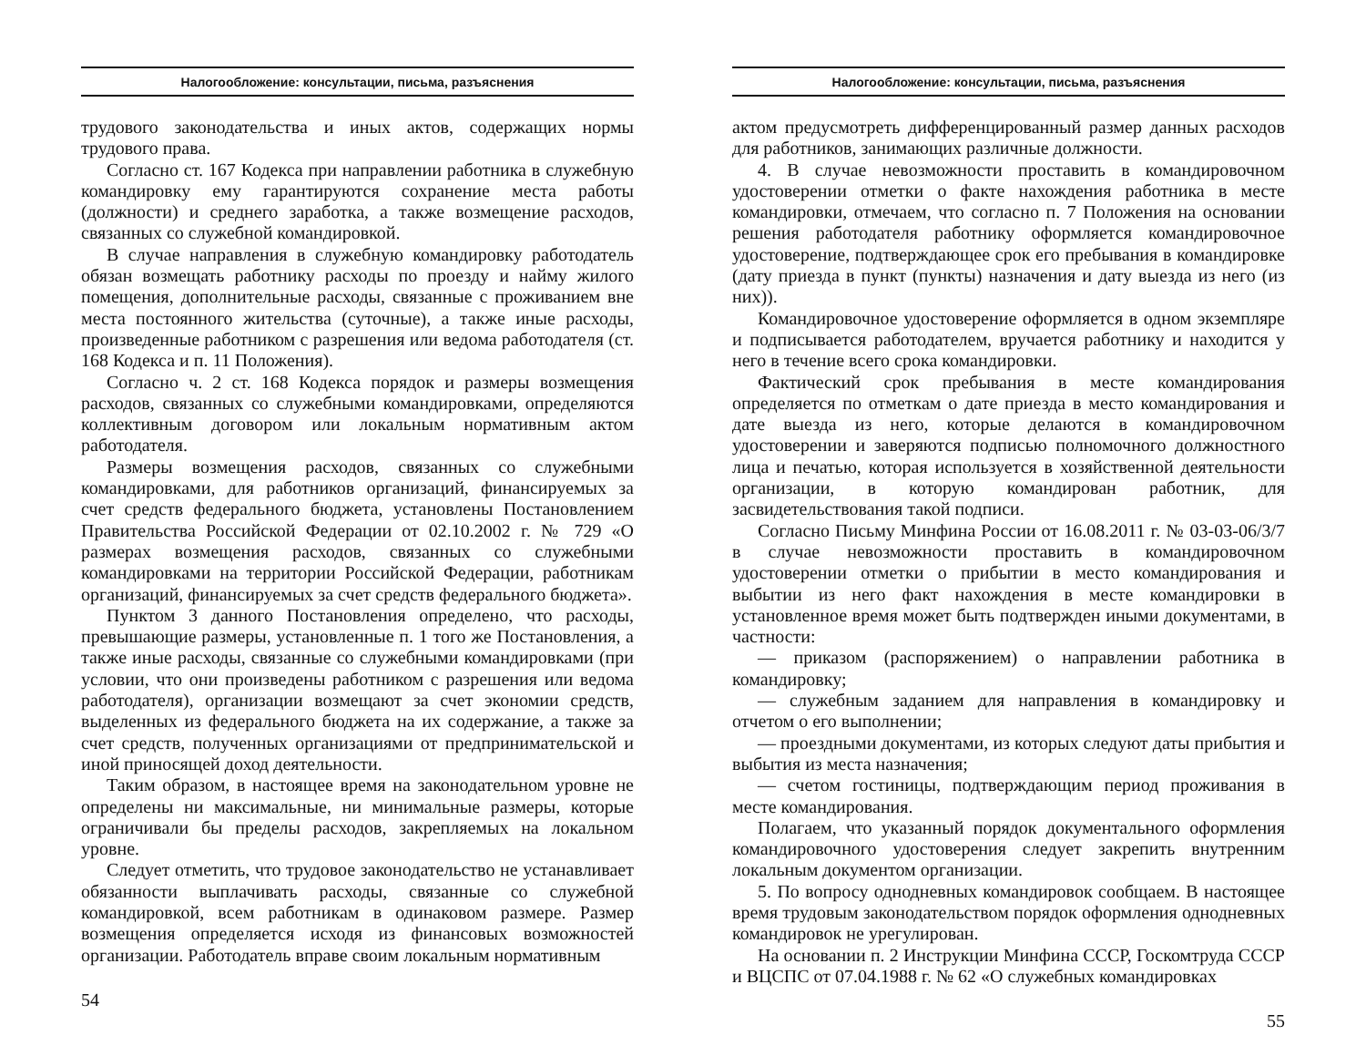Налогообложение: консультации, письма, разъяснения
трудового законодательства и иных актов, содержащих нормы трудового права.
Согласно ст. 167 Кодекса при направлении работника в служебную командировку ему гарантируются сохранение места работы (должности) и среднего заработка, а также возмещение расходов, связанных со служебной командировкой.
В случае направления в служебную командировку работодатель обязан возмещать работнику расходы по проезду и найму жилого помещения, дополнительные расходы, связанные с проживанием вне места постоянного жительства (суточные), а также иные расходы, произведенные работником с разрешения или ведома работодателя (ст. 168 Кодекса и п. 11 Положения).
Согласно ч. 2 ст. 168 Кодекса порядок и размеры возмещения расходов, связанных со служебными командировками, определяются коллективным договором или локальным нормативным актом работодателя.
Размеры возмещения расходов, связанных со служебными командировками, для работников организаций, финансируемых за счет средств федерального бюджета, установлены Постановлением Правительства Российской Федерации от 02.10.2002 г. № 729 «О размерах возмещения расходов, связанных со служебными командировками на территории Российской Федерации, работникам организаций, финансируемых за счет средств федерального бюджета».
Пунктом 3 данного Постановления определено, что расходы, превышающие размеры, установленные п. 1 того же Постановления, а также иные расходы, связанные со служебными командировками (при условии, что они произведены работником с разрешения или ведома работодателя), организации возмещают за счет экономии средств, выделенных из федерального бюджета на их содержание, а также за счет средств, полученных организациями от предпринимательской и иной приносящей доход деятельности.
Таким образом, в настоящее время на законодательном уровне не определены ни максимальные, ни минимальные размеры, которые ограничивали бы пределы расходов, закрепляемых на локальном уровне.
Следует отметить, что трудовое законодательство не устанавливает обязанности выплачивать расходы, связанные со служебной командировкой, всем работникам в одинаковом размере. Размер возмещения определяется исходя из финансовых возможностей организации. Работодатель вправе своим локальным нормативным
54
Налогообложение: консультации, письма, разъяснения
актом предусмотреть дифференцированный размер данных расходов для работников, занимающих различные должности.
4. В случае невозможности проставить в командировочном удостоверении отметки о факте нахождения работника в месте командировки, отмечаем, что согласно п. 7 Положения на основании решения работодателя работнику оформляется командировочное удостоверение, подтверждающее срок его пребывания в командировке (дату приезда в пункт (пункты) назначения и дату выезда из него (из них)).
Командировочное удостоверение оформляется в одном экземпляре и подписывается работодателем, вручается работнику и находится у него в течение всего срока командировки.
Фактический срок пребывания в месте командирования определяется по отметкам о дате приезда в место командирования и дате выезда из него, которые делаются в командировочном удостоверении и заверяются подписью полномочного должностного лица и печатью, которая используется в хозяйственной деятельности организации, в которую командирован работник, для засвидетельствования такой подписи.
Согласно Письму Минфина России от 16.08.2011 г. № 03-03-06/3/7 в случае невозможности проставить в командировочном удостоверении отметки о прибытии в место командирования и выбытии из него факт нахождения в месте командировки в установленное время может быть подтвержден иными документами, в частности:
— приказом (распоряжением) о направлении работника в командировку;
— служебным заданием для направления в командировку и отчетом о его выполнении;
— проездными документами, из которых следуют даты прибытия и выбытия из места назначения;
— счетом гостиницы, подтверждающим период проживания в месте командирования.
Полагаем, что указанный порядок документального оформления командировочного удостоверения следует закрепить внутренним локальным документом организации.
5. По вопросу однодневных командировок сообщаем. В настоящее время трудовым законодательством порядок оформления однодневных командировок не урегулирован.
На основании п. 2 Инструкции Минфина СССР, Госкомтруда СССР и ВЦСПС от 07.04.1988 г. № 62 «О служебных командировках
55